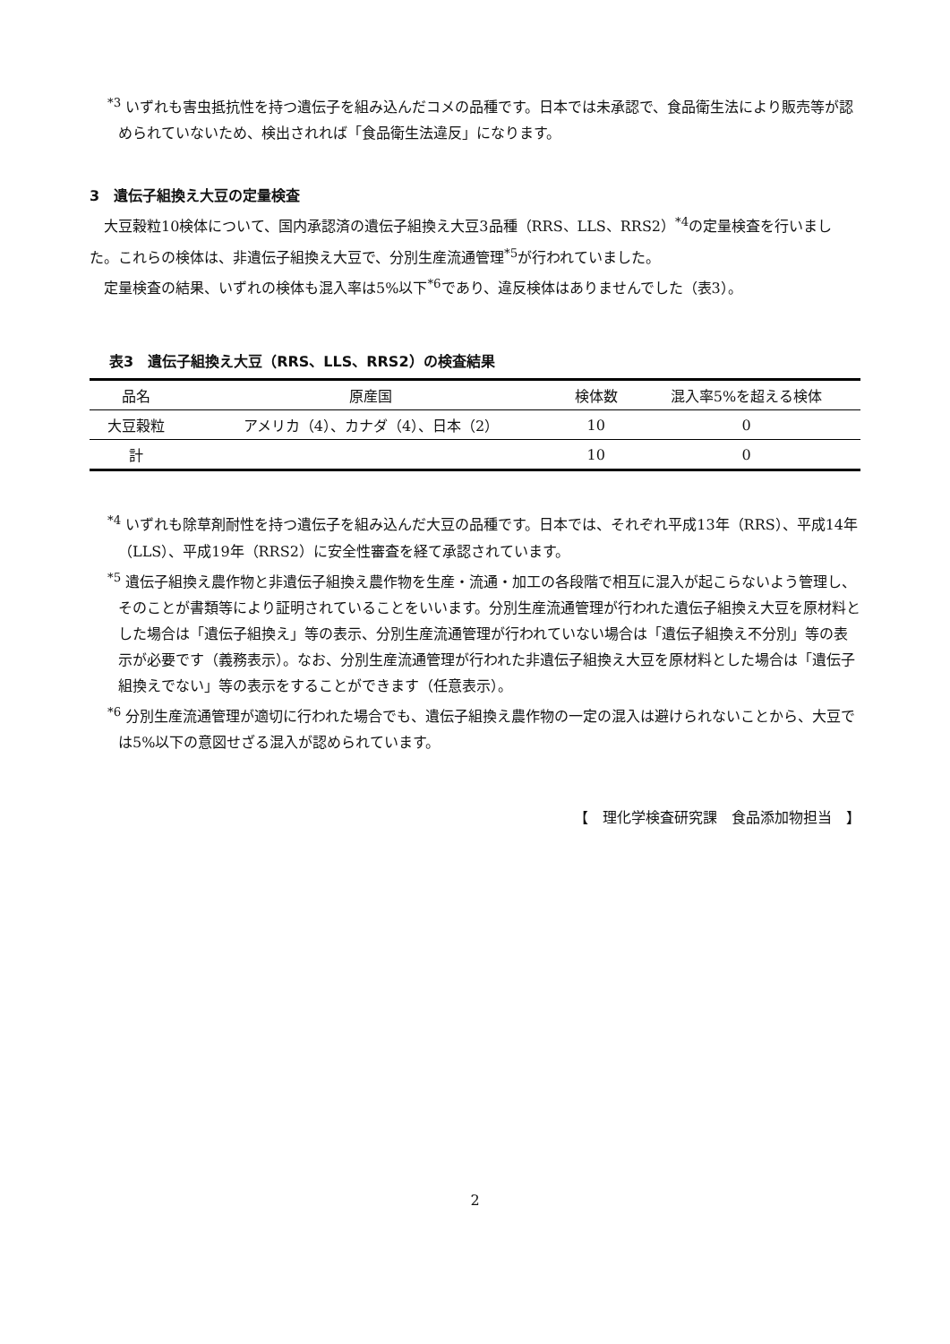<sup>*3</sup> いずれも害虫抵抗性を持つ遺伝子を組み込んだコメの品種です。日本では未承認で、食品衛生法により販売等が認められていないため、検出されれば「食品衛生法違反」になります。
3　遺伝子組換え大豆の定量検査
　大豆穀粒10検体について、国内承認済の遺伝子組換え大豆3品種（RRS、LLS、RRS2）<sup>*4</sup>の定量検査を行いました。これらの検体は、非遺伝子組換え大豆で、分別生産流通管理<sup>*5</sup>が行われていました。
　定量検査の結果、いずれの検体も混入率は5%以下<sup>*6</sup>であり、違反検体はありませんでした（表3）。
表3　遺伝子組換え大豆（RRS、LLS、RRS2）の検査結果
| 品名 | 原産国 | 検体数 | 混入率5%を超える検体 |
| --- | --- | --- | --- |
| 大豆穀粒 | アメリカ（4）、カナダ（4）、日本（2） | 10 | 0 |
| 計 | | 10 | 0 |
<sup>*4</sup> いずれも除草剤耐性を持つ遺伝子を組み込んだ大豆の品種です。日本では、それぞれ平成13年（RRS）、平成14年（LLS）、平成19年（RRS2）に安全性審査を経て承認されています。
<sup>*5</sup> 遺伝子組換え農作物と非遺伝子組換え農作物を生産・流通・加工の各段階で相互に混入が起こらないよう管理し、そのことが書類等により証明されていることをいいます。分別生産流通管理が行われた遺伝子組換え大豆を原材料とした場合は「遺伝子組換え」等の表示、分別生産流通管理が行われていない場合は「遺伝子組換え不分別」等の表示が必要です（義務表示）。なお、分別生産流通管理が行われた非遺伝子組換え大豆を原材料とした場合は「遺伝子組換えでない」等の表示をすることができます（任意表示）。
<sup>*6</sup> 分別生産流通管理が適切に行われた場合でも、遺伝子組換え農作物の一定の混入は避けられないことから、大豆では5%以下の意図せざる混入が認められています。
【　理化学検査研究課　食品添加物担当　】
2